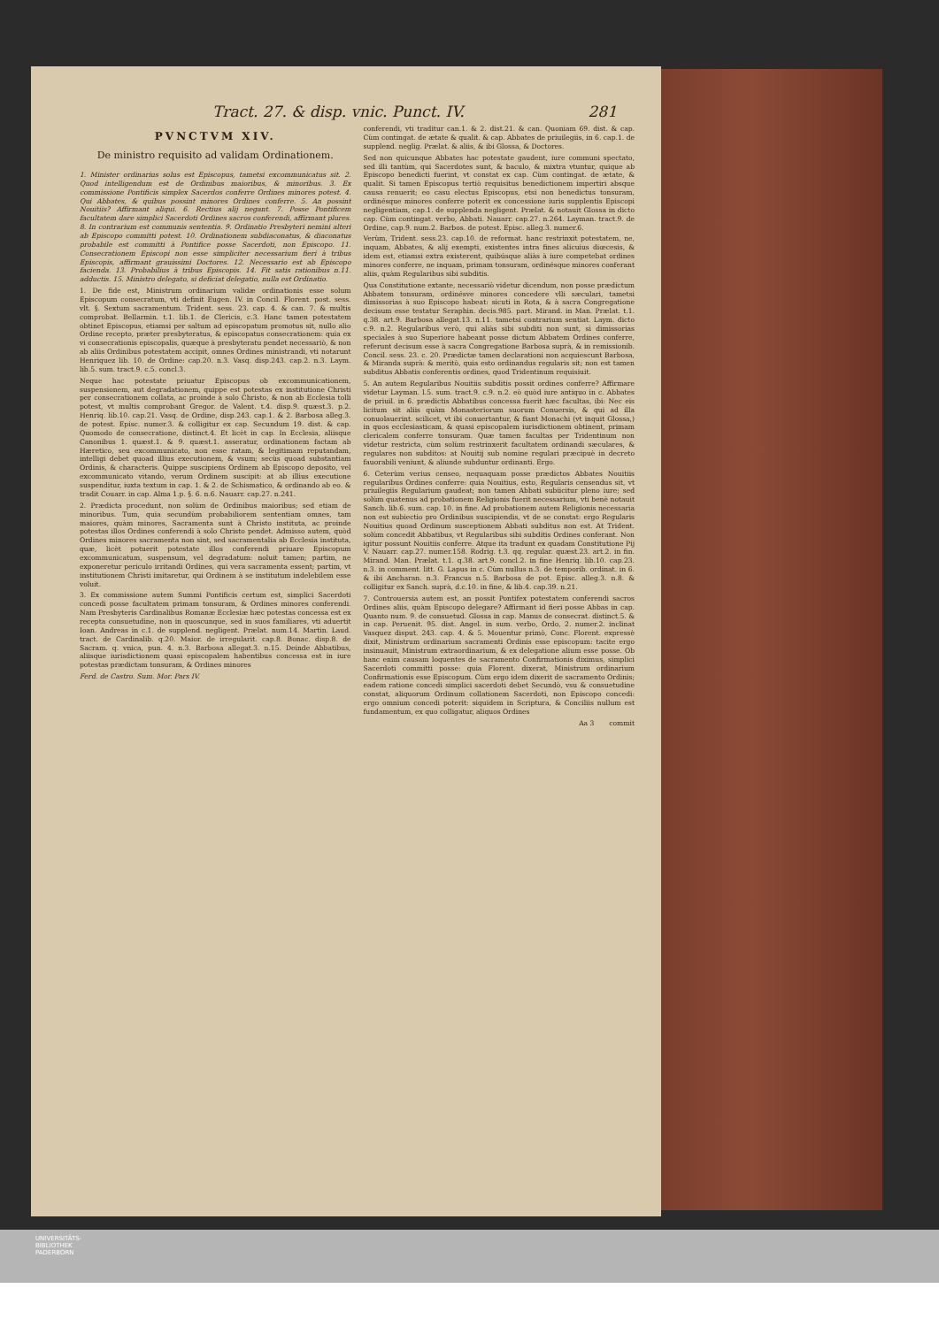Tract. 27. & disp. vnic. Punct. IV. 281
PVNCTVM XIV.
De ministro requisito ad validam Ordinationem.
1. Minister ordinarius solus est Episcopus, tametsi excommunicatus sit. 2. Quod intelligendum est de Ordinibus maioribus, & minoribus. 3. Ex commissione Pontificis simplex Sacerdos conferre Ordines minores potest. 4. Qui Abbates, & quibus possint minores Ordines conferre. 5. An possint Nouitiis? Affirmant aliqui. 6. Rectius alij negant. 7. Posse Pontificem facultatem dare simplici Sacerdoti Ordines sacros conferendi, affirmant plures. 8. In contrarium est communis sententia. 9. Ordinatio Presbyteri nemini alteri ab Episcopo committi potest. 10. Ordinationem subdiaconatus, & diaconatus probabile est committi à Pontifice posse Sacerdoti, non Episcopo. 11. Consecrationem Episcopi non esse simpliciter necessarium fieri à tribus Episcopis, affirmant grauissimi Doctores. 12. Necessario est ab Episcopo facienda. 13. Probabilius à tribus Episcopis. 14. Fit satis rationibus n.11. adductis. 15. Ministro delegato, si deficiat delegatio, nulla est Ordinatio.
1. De fide est, Ministrum ordinarium validæ ordinationis esse solum Episcopum consecratum, vti definit Eugen. IV. in Concil. Florent. post. sess. vlt. §. Sextum sacramentum. Trident. sess. 23. cap. 4. & can. 7. & multis comprobat. Bellarmin. t.1. lib.1. de Clericis, c.3. Hanc tamen potestatem obtinet Episcopus, etiamsi per saltum ad episcopatum promotus sit, nullo alio Ordine recepto, præter presbyteratus, & episcopatus consecrationem: quia ex vi consecrationis episcopalis, quæque à presbyteratu pendet necessariò, & non ab aliis Ordinibus potestatem accipit, omnes Ordines ministrandi, vti notarunt Henriquez lib. 10. de Ordine: cap.20. n.3. Vasq. disp.243. cap.2. n.3. Laym. lib.5. sum. tract.9. c.5. concl.3.
Neque hac potestate priuatur Episcopus ob excommunicationem, suspensionem, aut degradationem, quippe est potestas ex institutione Christi per consecrationem collata, ac proinde à solo Christo, & non ab Ecclesia tolli potest, vt multis comprobant Gregor. de Valent. t.4. disp.9. quæst.3. p.2. Henriq. lib.10. cap.21. Vasq. de Ordine, disp.243. cap.1. & 2. Barbosa alleg.3. de potest. Episc. numer.3. & colligitur ex cap. Secundum 19. dist. & cap. Quomodo de consecratione, distinct.4. Et licèt in cap. In Ecclesia, aliisque Canonibus 1. quæst.1. & 9. quæst.1. asseratur, ordinationem factam ab Hæretico, seu excommunicato, non esse ratam, & legitimam reputandam, intelligi debet quoad illius executionem, & vsum; secùs quoad substantiam Ordinis, & characteris. Quippe suscipiens Ordinem ab Episcopo deposito, vel excommunicato vitando, verum Ordinem suscipit: at ab illius executione suspenditur, iuxta textum in cap. 1. & 2. de Schismatico, & ordinando ab eo. & tradit Couarr. in cap. Alma 1.p. §. 6. n.6. Nauarr. cap.27. n.241.
2. Prædicta procedunt, non solùm de Ordinibus maioribus; sed etiam de minoribus. Tum, quia secundùm probabiliorem sententiam omnes, tam maiores, quàm minores, Sacramenta sunt à Christo instituta, ac proinde potestas illos Ordines conferendi à solo Christo pendet. Admisso autem, quòd Ordines minores sacramenta non sint, sed sacramentalia ab Ecclesia instituta, quæ, licèt potuerit potestate illos conferendi priuare Episcopum excommunicatum, suspensum, vel degradatum: noluit tamen; partim, ne exponeretur periculo irritandi Ordines, qui vera sacramenta essent; partim, vt institutionem Christi imitaretur, qui Ordinem à se institutum indelebilem esse voluit.
3. Ex commissione autem Summi Pontificis certum est, simplici Sacerdoti concedi posse facultatem primam tonsuram, & Ordines minores conferendi. Nam Presbyteris Cardinalibus Romanæ Ecclesiæ hæc potestas concessa est ex recepta consuetudine, non in quoscunque, sed in suos familiares, vti aduertit Ioan. Andreas in c.1. de supplend. negligent. Prælat. num.14. Martin. Laud. tract. de Cardinalib. q.20. Maior. de irregularit. cap.8. Bonac. disp.8. de Sacram. q. vnica, pun. 4. n.3. Barbosa allegat.3. n.15. Deinde Abbatibus, aliisque iurisdictionem quasi episcopalem habentibus concessa est in iure potestas prædictam tonsuram, & Ordines minores
Ferd. de Castro. Sum. Mor. Pars IV.
conferendi, vti traditur can.1. & 2. dist.21. & can. Quoniam 69. dist. & cap. Cùm contingat. de ætate & qualit. & cap. Abbates de priuilegiis, in 6. cap.1. de supplend. neglig. Prælat. & aliis, & ibi Glossa, & Doctores.
Sed non quicunque Abbates hac potestate gaudent, iure communi spectato, sed illi tantùm, qui Sacerdotes sunt, & baculo, & mixtra vtuntur, quique ab Episcopo benedicti fuerint, vt constat ex cap. Cùm contingat. de ætate, & qualit. Si tamen Episcopus tertiò requisitus benedictionem impertiri absque causa renuerit; eo casu electus Episcopus, etsi non benedictus tonsuram, ordinésque minores conferre poterit ex concessione iuris supplentis Episcopi negligentiam, cap.1. de supplenda negligent. Prælat. & notauit Glossa in dicto cap. Cùm contingat. verbo, Abbati. Nauarr. cap.27. n.264. Layman. tract.9. de Ordine, cap.9. num.2. Barbos. de potest. Episc. alleg.3. numer.6.
Verùm, Trident. sess.23. cap.10. de reformat. hanc restrinxit potestatem, ne, inquam, Abbates, & alij exempti, existentes intra fines alicuius diœcesis, & idem est, etiamsi extra existerent, quibúsque aliàs à iure competebat ordines minores conferre, ne inquam, primam tonsuram, ordinésque minores conferant aliis, quàm Regularibus sibi subditis.
Qua Constitutione extante, necessariò videtur dicendum, non posse prædictum Abbatem tonsuram, ordinésve minores concedere vlli sæculari, tametsi dimissorias à suo Episcopo habeat: sicuti in Rota, & à sacra Congregatione decisum esse testatur Seraphin. decis.985. part. Mirand. in Man. Prælat. t.1. q.38. art.9. Barbosa allegat.13. n.11. tametsi contrarium sentiat. Laym. dicto c.9. n.2. Regularibus verò, qui aliàs sibi subditi non sunt, si dimissorias speciales à suo Superiore habeant posse dictum Abbatem Ordines conferre, referunt decisum esse à sacra Congregatione Barbosa suprà, & in remissionib. Concil. sess. 23. c. 20. Prædictæ tamen declarationi non acquiescunt Barbosa, & Miranda suprà: & meritò, quia esto ordinandus regularis sit; non est tamen subditus Abbatis conferentis ordines, quod Tridentinum requisiuit.
5. An autem Regularibus Nouitiis subditis possit ordines conferre? Affirmare videtur Layman. l.5. sum. tract.9. c.9. n.2. eò quòd iure antiquo in c. Abbates de priuil. in 6. prædictis Abbatibus concessa fuerit hæc facultas, ibi: Nec eis licitum sit aliis quàm Monasteriorum suorum Conuersis, & qui ad illa conuolauerint. scilicet, vt ibi conuertantur, & fiant Monachi (vt inquit Glossa,) in quos ecclesiasticam, & quasi episcopalem iurisdictionem obtinent, primam clericalem conferre tonsuram. Quæ tamen facultas per Tridentinum non videtur restricta, cùm solùm restrinxerit facultatem ordinandi sæculares, & regulares non subditos: at Nouitij sub nomine regulari præcipuè in decreto fauorabili veniunt, & aliunde subduntur ordinanti. Ergo.
6. Ceterùm verius censeo, nequaquam posse prædictos Abbates Nouitiis regularibus Ordines conferre: quia Nouitius, esto, Regularis censendus sit, vt priuilegiis Regularium gaudeat; non tamen Abbati subiicitur pleno iure; sed solùm quatenus ad probationem Religionis fuerit necessarium, vti benè notauit Sanch. lib.6. sum. cap. 10. in fine. Ad probationem autem Religionis necessaria non est subiectio pro Ordinibus suscipiendis, vt de se constat: ergo Regularis Nouitius quoad Ordinum susceptionem Abbati subditus non est. At Trident. solùm concedit Abbatibus, vt Regularibus sibi subditis Ordines conferant. Non igitur possunt Nouitiis conferre. Atque ita tradunt ex quadam Constitutione Pij V. Nauarr. cap.27. numer.158. Rodrig. t.3. qq. regular. quæst.23. art.2. in fin. Mirand. Man. Prælat. t.1. q.38. art.9. concl.2. in fine Henriq. lib.10. cap.23. n.3. in comment. litt. G. Lapus in c. Cùm nullus n.3. de temporib. ordinat. in 6. & ibi Ancharan. n.3. Francus n.5. Barbosa de pot. Episc. alleg.3. n.8. & colligitur ex Sanch. suprà, d.c.10. in fine, & lib.4. cap.39. n.21.
7. Controuersia autem est, an possit Pontifex potestatem conferendi sacros Ordines aliis, quàm Episcopo delegare? Affirmant id fieri posse Abbas in cap. Quanto num. 9. de consuetud. Glossa in cap. Manus de consecrat. distinct.5. & in cap. Peruenit. 95. dist. Angel. in sum. verbo, Ordo, 2. numer.2. inclinat Vasquez disput. 243. cap. 4. & 5. Mouentur primò, Conc. Florent. expressè dixit, Ministrum ordinarium sacramenti Ordinis esse episcopum: tacite ergo insinuauit, Ministrum extraordinarium, & ex delegatione alium esse posse. Ob hanc enim causam loquentes de sacramento Confirmationis diximus, simplici Sacerdoti committi posse: quia Florent. dixerat, Ministrum ordinarium Confirmationis esse Episcopum. Cùm ergo idem dixerit de sacramento Ordinis; eadem ratione concedi simplici sacerdoti debet Secundò, vsu & consuetudine constat, aliquorum Ordinum collationem Sacerdoti, non Episcopo concedi: ergo omnium concedi poterit: siquidem in Scriptura, & Conciliis nullum est fundamentum, ex quo colligatur, aliquos Ordines
Aa 3 commit
UNIVERSITÄTS-
BIBLIOTHEK
PADERBORN